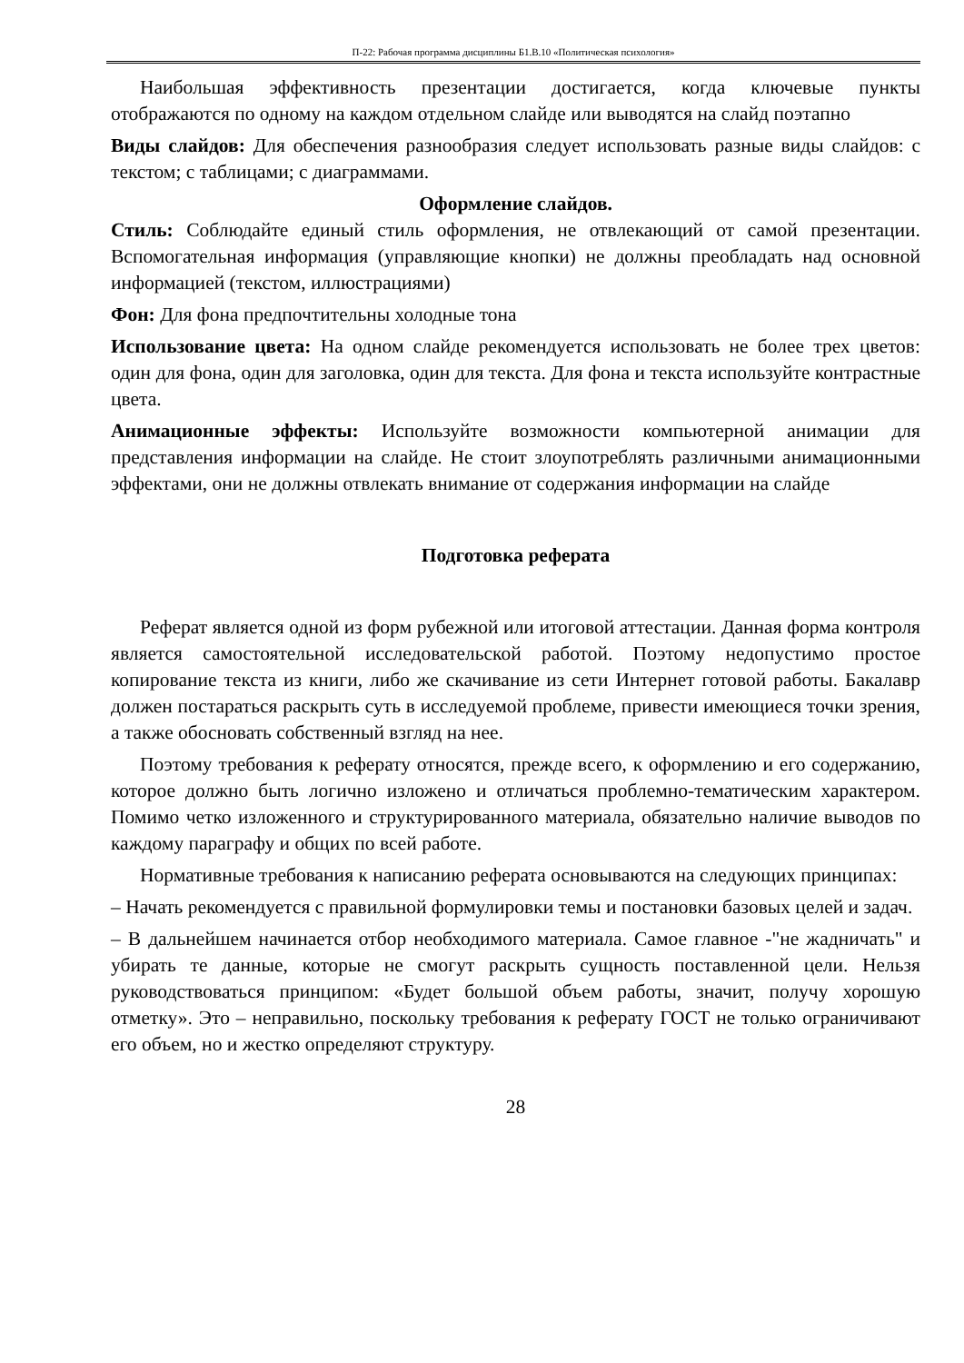П-22: Рабочая программа дисциплины Б1.В.10 «Политическая психология»
Наибольшая эффективность презентации достигается, когда ключевые пункты отображаются по одному на каждом отдельном слайде или выводятся на слайд поэтапно
Виды слайдов: Для обеспечения разнообразия следует использовать разные виды слайдов: с текстом; с таблицами; с диаграммами.
Оформление слайдов.
Стиль: Соблюдайте единый стиль оформления, не отвлекающий от самой презентации. Вспомогательная информация (управляющие кнопки) не должны преобладать над основной информацией (текстом, иллюстрациями)
Фон: Для фона предпочтительны холодные тона
Использование цвета: На одном слайде рекомендуется использовать не более трех цветов: один для фона, один для заголовка, один для текста. Для фона и текста используйте контрастные цвета.
Анимационные эффекты: Используйте возможности компьютерной анимации для представления информации на слайде. Не стоит злоупотреблять различными анимационными эффектами, они не должны отвлекать внимание от содержания информации на слайде
Подготовка реферата
Реферат является одной из форм рубежной или итоговой аттестации. Данная форма контроля является самостоятельной исследовательской работой. Поэтому недопустимо простое копирование текста из книги, либо же скачивание из сети Интернет готовой работы. Бакалавр должен постараться раскрыть суть в исследуемой проблеме, привести имеющиеся точки зрения, а также обосновать собственный взгляд на нее.
Поэтому требования к реферату относятся, прежде всего, к оформлению и его содержанию, которое должно быть логично изложено и отличаться проблемно-тематическим характером. Помимо четко изложенного и структурированного материала, обязательно наличие выводов по каждому параграфу и общих по всей работе.
Нормативные требования к написанию реферата основываются на следующих принципах:
– Начать рекомендуется с правильной формулировки темы и постановки базовых целей и задач.
– В дальнейшем начинается отбор необходимого материала. Самое главное -"не жадничать" и убирать те данные, которые не смогут раскрыть сущность поставленной цели. Нельзя руководствоваться принципом: «Будет большой объем работы, значит, получу хорошую отметку». Это – неправильно, поскольку требования к реферату ГОСТ не только ограничивают его объем, но и жестко определяют структуру.
28